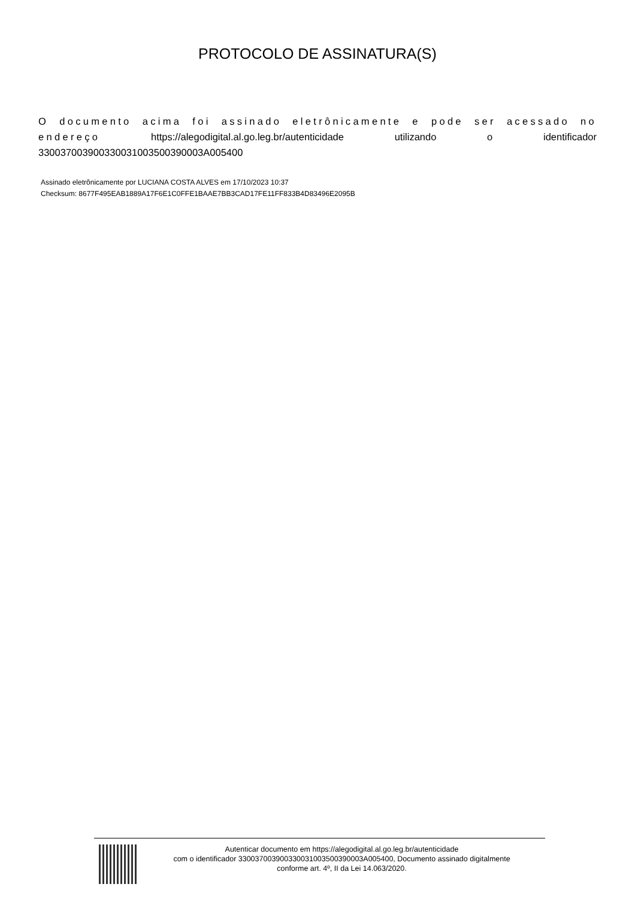PROTOCOLO DE ASSINATURA(S)
O documento acima foi assinado eletrônicamente e pode ser acessado no endereço https://alegodigital.al.go.leg.br/autenticidade utilizando o identificador 330037003900330031003500390003A005400
Assinado eletrônicamente por LUCIANA COSTA ALVES em 17/10/2023 10:37
Checksum: 8677F495EAB1889A17F6E1C0FFE1BAAE7BB3CAD17FE11FF833B4D83496E2095B
Autenticar documento em https://alegodigital.al.go.leg.br/autenticidade
com o identificador 330037003900330031003500390003A005400, Documento assinado digitalmente
conforme art. 4º, II da Lei 14.063/2020.